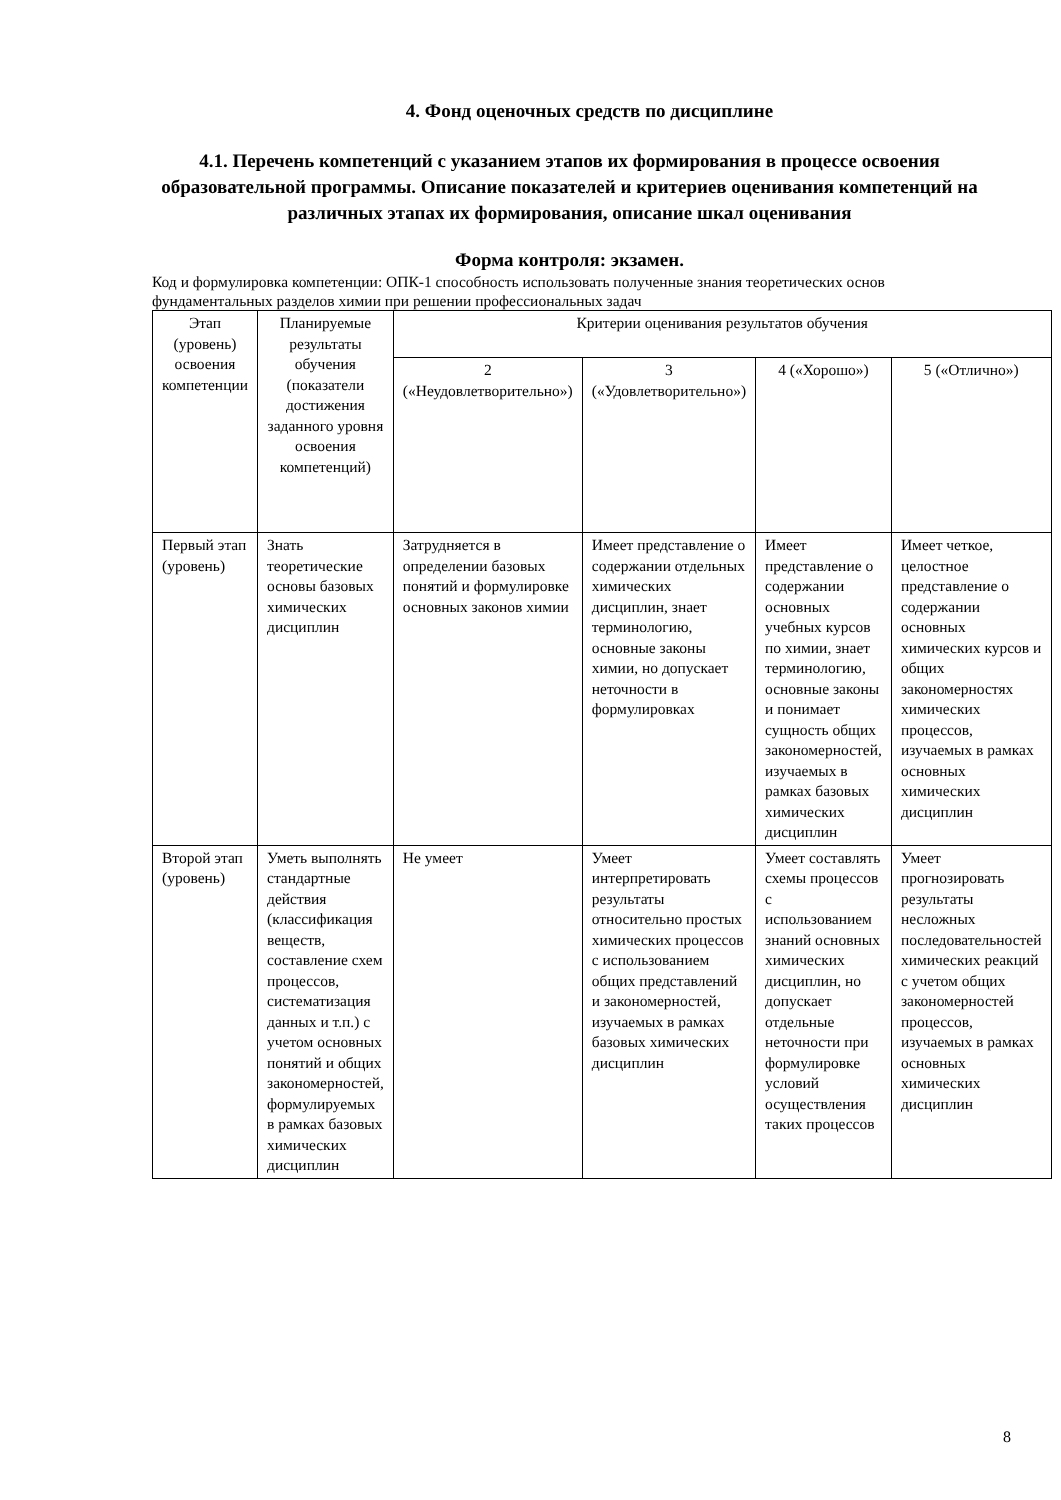4. Фонд оценочных средств по дисциплине
4.1. Перечень компетенций с указанием этапов их формирования в процессе освоения образовательной программы. Описание показателей и критериев оценивания компетенций на различных этапах их формирования, описание шкал оценивания
Форма контроля: экзамен.
Код и формулировка компетенции: ОПК-1 способность использовать полученные знания теоретических основ фундаментальных разделов химии при решении профессиональных задач
| Этап (уровень) освоения компетенции | Планируемые результаты обучения (показатели достижения заданного уровня освоения компетенций) | Критерии оценивания результатов обучения | | | |
| --- | --- | --- | --- | --- | --- |
| | | 2 («Неудовлетворительно») | 3 («Удовлетворительно») | 4 («Хорошо») | 5 («Отлично») |
| Первый этап (уровень) | Знать теоретические основы базовых химических дисциплин | Затрудняется в определении базовых понятий и формулировке основных законов химии | Имеет представление о содержании отдельных химических дисциплин, знает терминологию, основные законы химии, но допускает неточности в формулировках | Имеет представление о содержании основных учебных курсов по химии, знает терминологию, основные законы и понимает сущность общих закономерностей, изучаемых в рамках базовых химических дисциплин | Имеет четкое, целостное представление о содержании основных химических курсов и общих закономерностях химических процессов, изучаемых в рамках основных химических дисциплин |
| Второй этап (уровень) | Уметь выполнять стандартные действия (классификация веществ, составление схем процессов, систематизация данных и т.п.) с учетом основных понятий и общих закономерностей, формулируемых в рамках базовых химических дисциплин | Не умеет | Умеет интерпретировать результаты относительно простых химических процессов с использованием общих представлений и закономерностей, изучаемых в рамках базовых химических дисциплин | Умеет составлять схемы процессов с использованием знаний основных химических дисциплин, но допускает отдельные неточности при формулировке условий осуществления таких процессов | Умеет прогнозировать результаты несложных последовательностей химических реакций с учетом общих закономерностей процессов, изучаемых в рамках основных химических дисциплин |
8